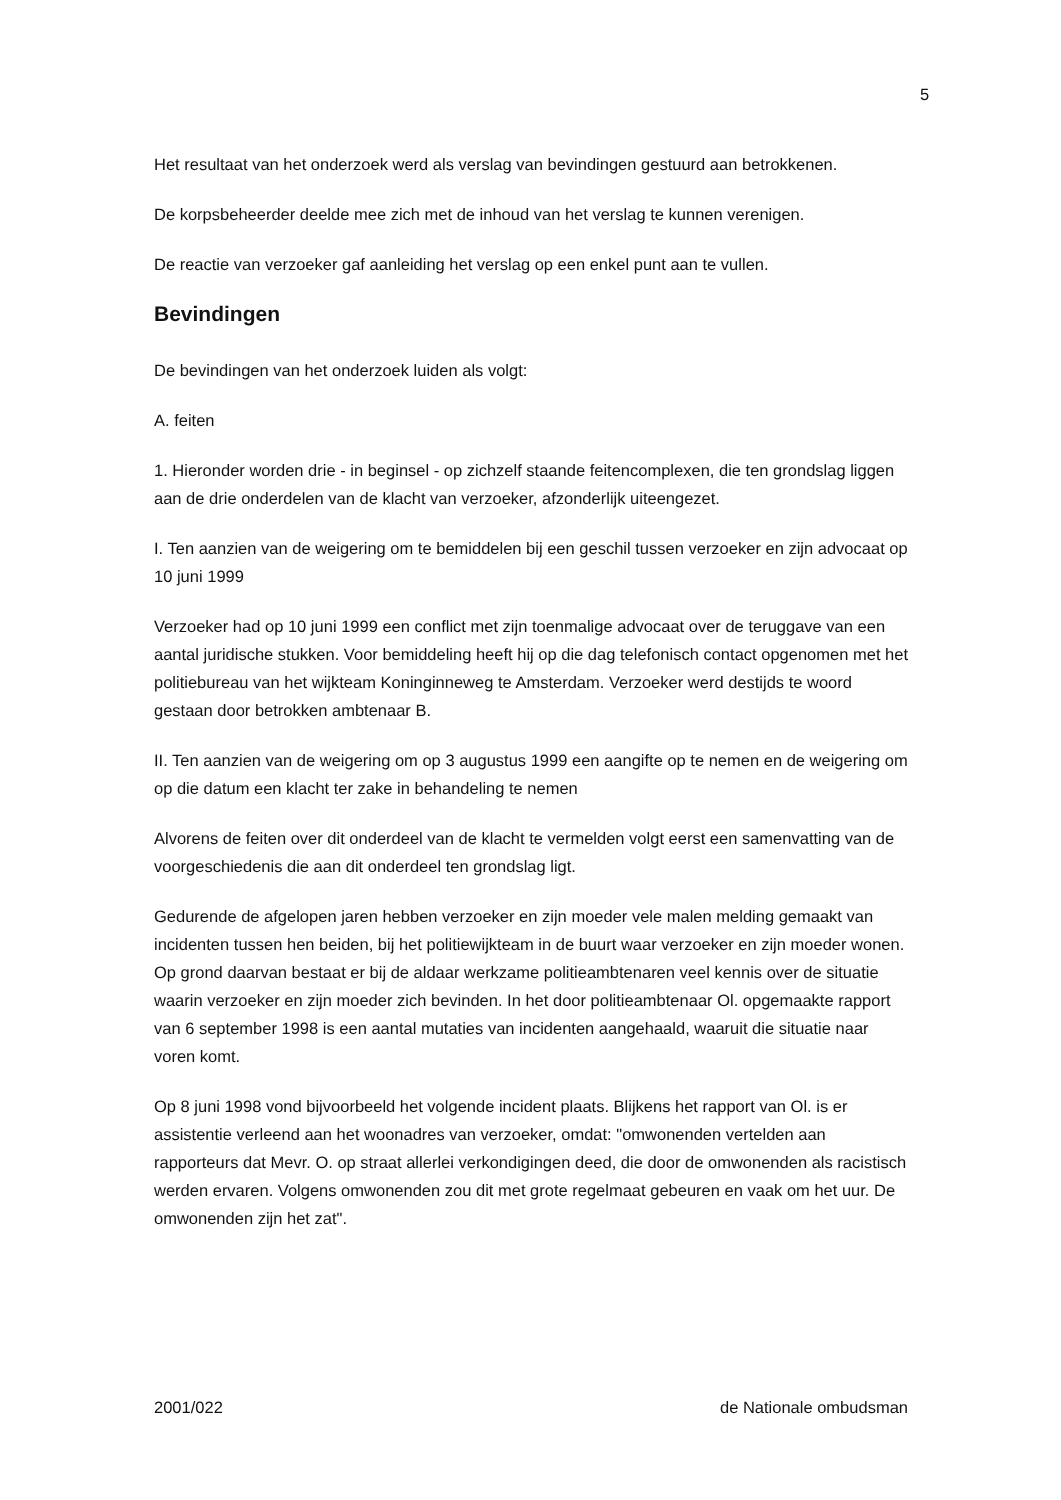5
Het resultaat van het onderzoek werd als verslag van bevindingen gestuurd aan betrokkenen.
De korpsbeheerder deelde mee zich met de inhoud van het verslag te kunnen verenigen.
De reactie van verzoeker gaf aanleiding het verslag op een enkel punt aan te vullen.
Bevindingen
De bevindingen van het onderzoek luiden als volgt:
A. feiten
1. Hieronder worden drie - in beginsel - op zichzelf staande feitencomplexen, die ten grondslag liggen aan de drie onderdelen van de klacht van verzoeker, afzonderlijk uiteengezet.
I. Ten aanzien van de weigering om te bemiddelen bij een geschil tussen verzoeker en zijn advocaat op 10 juni 1999
Verzoeker had op 10 juni 1999 een conflict met zijn toenmalige advocaat over de teruggave van een aantal juridische stukken. Voor bemiddeling heeft hij op die dag telefonisch contact opgenomen met het politiebureau van het wijkteam Koninginneweg te Amsterdam. Verzoeker werd destijds te woord gestaan door betrokken ambtenaar B.
II. Ten aanzien van de weigering om op 3 augustus 1999 een aangifte op te nemen en de weigering om op die datum een klacht ter zake in behandeling te nemen
Alvorens de feiten over dit onderdeel van de klacht te vermelden volgt eerst een samenvatting van de voorgeschiedenis die aan dit onderdeel ten grondslag ligt.
Gedurende de afgelopen jaren hebben verzoeker en zijn moeder vele malen melding gemaakt van incidenten tussen hen beiden, bij het politiewijkteam in de buurt waar verzoeker en zijn moeder wonen. Op grond daarvan bestaat er bij de aldaar werkzame politieambtenaren veel kennis over de situatie waarin verzoeker en zijn moeder zich bevinden. In het door politieambtenaar Ol. opgemaakte rapport van 6 september 1998 is een aantal mutaties van incidenten aangehaald, waaruit die situatie naar voren komt.
Op 8 juni 1998 vond bijvoorbeeld het volgende incident plaats. Blijkens het rapport van Ol. is er assistentie verleend aan het woonadres van verzoeker, omdat: "omwonenden vertelden aan rapporteurs dat Mevr. O. op straat allerlei verkondigingen deed, die door de omwonenden als racistisch werden ervaren. Volgens omwonenden zou dit met grote regelmaat gebeuren en vaak om het uur. De omwonenden zijn het zat".
2001/022 de Nationale ombudsman